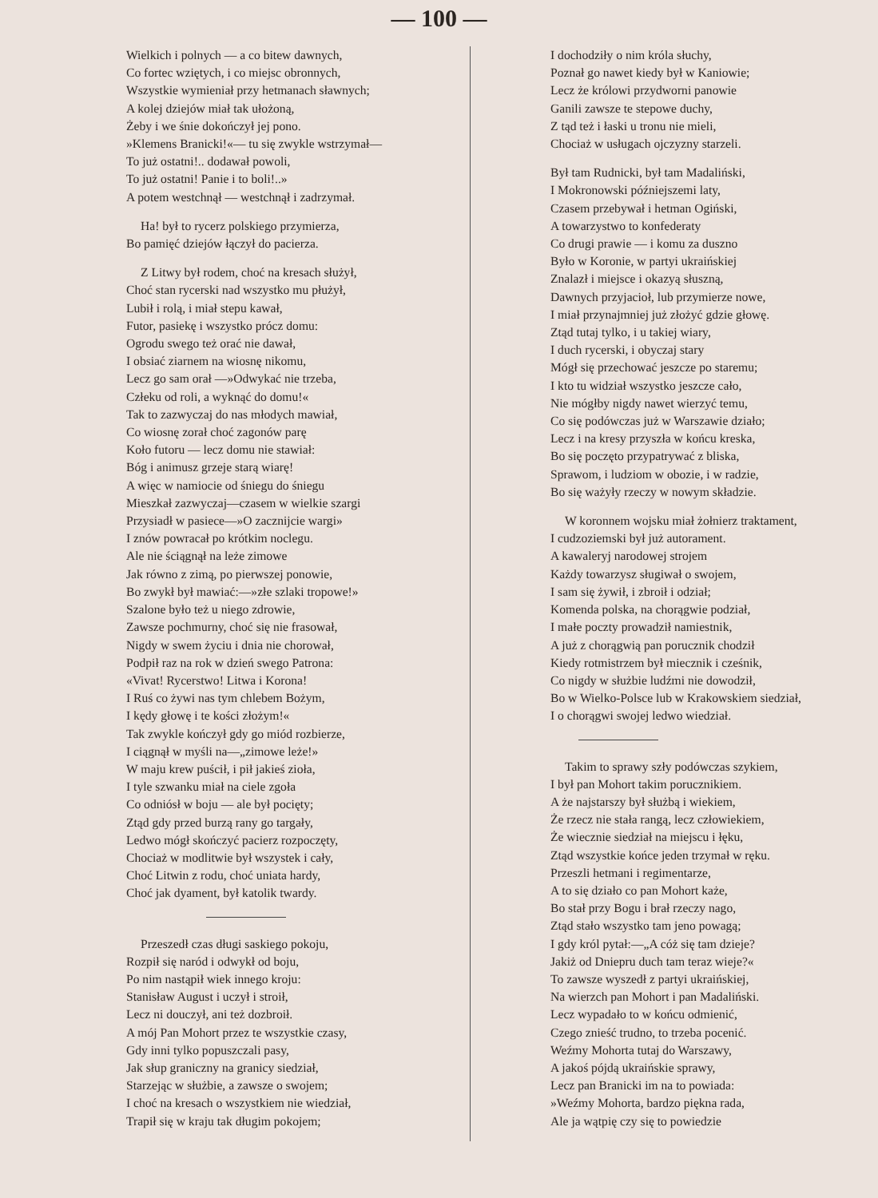— 100 —
Wielkich i polnych — a co bitew dawnych,
Co fortec wziętych, i co miejsc obronnych,
Wszystkie wymieniał przy hetmanach sławnych;
A kolej dziejów miał tak ułożoną,
Żeby i we śnie dokończył jej pono.
»Klemens Branicki!«— tu się zwykle wstrzymał—
To już ostatni!.. dodawał powoli,
To już ostatni! Panie i to boli!..»
A potem westchnął — westchnął i zadrzymał.
Ha! był to rycerz polskiego przymierza,
Bo pamięć dziejów łączył do pacierza.
Z Litwy był rodem, choć na kresach służył,
Choć stan rycerski nad wszystko mu płużył,
Lubił i rolą, i miał stepu kawał,
Futor, pasiekę i wszystko prócz domu:
Ogrodu swego też orać nie dawał,
I obsiać ziarnem na wiosnę nikomu,
Lecz go sam orał —»Odwykać nie trzeba,
Człeku od roli, a wyknąć do domu!«
Tak to zazwyczaj do nas młodych mawiał,
Co wiosnę zorał choć zagonów parę
Koło futoru — lecz domu nie stawiał:
Bóg i animusz grzeje starą wiarę!
A więc w namiocie od śniegu do śniegu
Mieszkał zazwyczaj—czasem w wielkie szargi
Przysiadł w pasiece—»O zacznijcie wargi»
I znów powracał po krótkim noclegu.
Ale nie ściągnął na leże zimowe
Jak równo z zimą, po pierwszej ponowie,
Bo zwykł był mawiać:—»złe szlaki tropowe!»
Szalone było też u niego zdrowie,
Zawsze pochmurny, choć się nie frasował,
Nigdy w swem życiu i dnia nie chorował,
Podpił raz na rok w dzień swego Patrona:
«Vivat! Rycerstwo! Litwa i Korona!
I Ruś co żywi nas tym chlebem Bożym,
I kędy głowę i te kości złożym!«
Tak zwykle kończył gdy go miód rozbierze,
I ciągnął w myśli na—„zimowe leże!»
W maju krew puścił, i pił jakieś zioła,
I tyle szwanku miał na ciele zgoła
Co odniósł w boju — ale był pocięty;
Ztąd gdy przed burzą rany go targały,
Ledwo mógł skończyć pacierz rozpoczęty,
Chociaż w modlitwie był wszystek i cały,
Choć Litwin z rodu, choć uniata hardy,
Choć jak dyament, był katolik twardy.
Przeszedł czas długi saskiego pokoju,
Rozpił się naród i odwykł od boju,
Po nim nastąpił wiek innego kroju:
Stanisław August i uczył i stroił,
Lecz ni douczył, ani też dozbroił.
A mój Pan Mohort przez te wszystkie czasy,
Gdy inni tylko popuszczali pasy,
Jak słup graniczny na granicy siedział,
Starzejąc w służbie, a zawsze o swojem;
I choć na kresach o wszystkiem nie wiedział,
Trapił się w kraju tak długim pokojem;
I dochodziły o nim króla słuchy,
Poznał go nawet kiedy był w Kaniowie;
Lecz że królowi przydworni panowie
Ganili zawsze te stepowe duchy,
Z tąd też i łaski u tronu nie mieli,
Chociaż w usługach ojczyzny starzeli.
Był tam Rudnicki, był tam Madaliński,
I Mokronowski późniejszemi laty,
Czasem przebywał i hetman Ogiński,
A towarzystwo to konfederaty
Co drugi prawie — i komu za duszno
Było w Koronie, w partyi ukraińskiej
Znalazł i miejsce i okazyą słuszną,
Dawnych przyjacioł, lub przymierze nowe,
I miał przynajmniej już złożyć gdzie głowę.
Ztąd tutaj tylko, i u takiej wiary,
I duch rycerski, i obyczaj stary
Mógł się przechować jeszcze po staremu;
I kto tu widział wszystko jeszcze cało,
Nie mógłby nigdy nawet wierzyć temu,
Co się podówczas już w Warszawie działo;
Lecz i na kresy przyszła w końcu kreska,
Bo się poczęto przypatrywać z bliska,
Sprawom, i ludziom w obozie, i w radzie,
Bo się ważyły rzeczy w nowym składzie.
W koronnem wojsku miał żołnierz traktament,
I cudzoziemski był już autorament.
A kawaleryj narodowej strojem
Każdy towarzysz sługiwał o swojem,
I sam się żywił, i zbroił i odział;
Komenda polska, na chorągwie podział,
I małe poczty prowadził namiestnik,
A już z chorągwią pan porucznik chodził
Kiedy rotmistrzem był miecznik i cześnik,
Co nigdy w służbie ludźmi nie dowodził,
Bo w Wielko-Polsce lub w Krakowskiem siedział,
I o chorągwi swojej ledwo wiedział.
Takim to sprawy szły podówczas szykiem,
I był pan Mohort takim porucznikiem.
A że najstarszy był służbą i wiekiem,
Że rzecz nie stała rangą, lecz człowiekiem,
Że wiecznie siedział na miejscu i łęku,
Ztąd wszystkie końce jeden trzymał w ręku.
Przeszli hetmani i regimentarze,
A to się działo co pan Mohort każe,
Bo stał przy Bogu i brał rzeczy nago,
Ztąd stało wszystko tam jeno powagą;
I gdy król pytał:—„A cóż się tam dzieje?
Jakiż od Dniepru duch tam teraz wieje?«
To zawsze wyszedł z partyi ukraińskiej,
Na wierzch pan Mohort i pan Madaliński.
Lecz wypadało to w końcu odmienić,
Czego znieść trudno, to trzeba pocenić.
Weźmy Mohorta tutaj do Warszawy,
A jakoś pójdą ukraińskie sprawy,
Lecz pan Branicki im na to powiada:
»Weźmy Mohorta, bardzo piękna rada,
Ale ja wątpię czy się to powiedzie